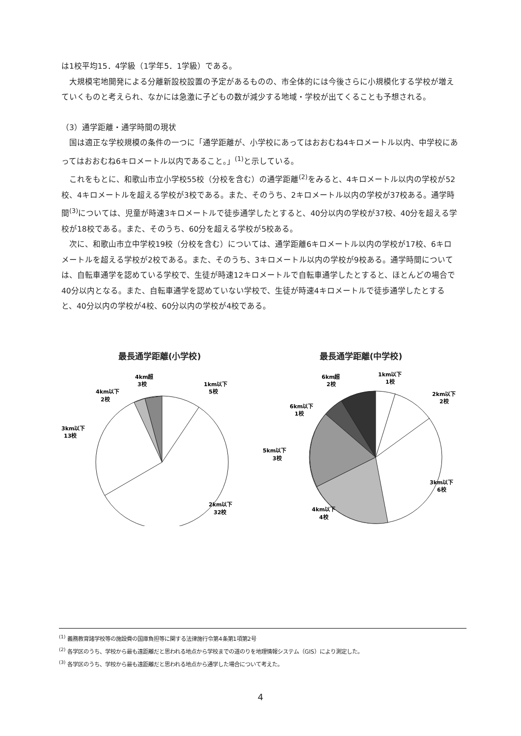は1校平均15．4学級（1学年5．1学級）である。
大規模宅地開発による分離新設校設置の予定があるものの、市全体的には今後さらに小規模化する学校が増えていくものと考えられ、なかには急激に子どもの数が減少する地域・学校が出てくることも予想される。
（3）通学距離・通学時間の現状
国は適正な学校規模の条件の一つに「通学距離が、小学校にあってはおおむね4キロメートル以内、中学校にあってはおおむね6キロメートル以内であること。」<sup>(1)</sup>と示している。
これをもとに、和歌山市立小学校55校（分校を含む）の通学距離<sup>(2)</sup>をみると、4キロメートル以内の学校が52校、4キロメートルを超える学校が3校である。また、そのうち、2キロメートル以内の学校が37校ある。通学時間<sup>(3)</sup>については、児童が時速3キロメートルで徒歩通学したとすると、40分以内の学校が37校、40分を超える学校が18校である。また、そのうち、60分を超える学校が5校ある。
次に、和歌山市立中学校19校（分校を含む）については、通学距離6キロメートル以内の学校が17校、6キロメートルを超える学校が2校である。また、そのうち、3キロメートル以内の学校が9校ある。通学時間については、自転車通学を認めている学校で、生徒が時速12キロメートルで自転車通学したとすると、ほとんどの場合で40分以内となる。また、自転車通学を認めていない学校で、生徒が時速4キロメートルで徒歩通学したとすると、40分以内の学校が4校、60分以内の学校が4校である。
最長通学距離(小学校)
4km超
3校
1km以下
5校
4km以下
2校
3km以下
13校
2km以下
32校
最長通学距離(中学校)
6km超
2校
1km以下
1校
2km以下
2校
6km以下
1校
5km以下
3校
3km以下
6校
4km以下
4校
<sup>(1)</sup> 義務教育諸学校等の施設費の国庫負担等に関する法律施行令第4条第1項第2号
<sup>(2)</sup> 各学区のうち、学校から最も遠距離だと思われる地点から学校までの道のりを地理情報システム（GIS）により測定した。
<sup>(3)</sup> 各学区のうち、学校から最も遠距離だと思われる地点から通学した場合について考えた。
4